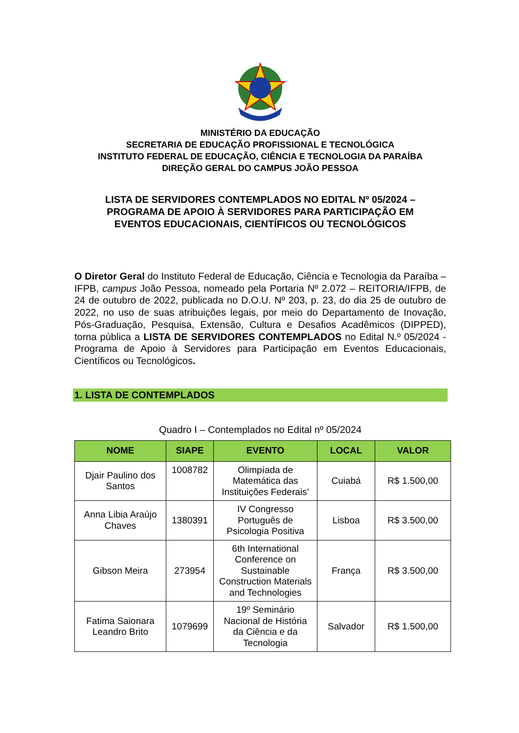MINISTÉRIO DA EDUCAÇÃO
SECRETARIA DE EDUCAÇÃO PROFISSIONAL E TECNOLÓGICA
INSTITUTO FEDERAL DE EDUCAÇÃO, CIÊNCIA E TECNOLOGIA DA PARAÍBA
DIREÇÃO GERAL DO CAMPUS JOÃO PESSOA
LISTA DE SERVIDORES CONTEMPLADOS NO EDITAL Nº 05/2024 –
PROGRAMA DE APOIO À SERVIDORES PARA PARTICIPAÇÃO EM
EVENTOS EDUCACIONAIS, CIENTÍFICOS OU TECNOLÓGICOS
O Diretor Geral do Instituto Federal de Educação, Ciência e Tecnologia da Paraíba – IFPB, campus João Pessoa, nomeado pela Portaria Nº 2.072 – REITORIA/IFPB, de 24 de outubro de 2022, publicada no D.O.U. Nº 203, p. 23, do dia 25 de outubro de 2022, no uso de suas atribuições legais, por meio do Departamento de Inovação, Pós-Graduação, Pesquisa, Extensão, Cultura e Desafios Acadêmicos (DIPPED), torna pública a LISTA DE SERVIDORES CONTEMPLADOS no Edital N.º 05/2024 - Programa de Apoio à Servidores para Participação em Eventos Educacionais, Científicos ou Tecnológicos.
1. LISTA DE CONTEMPLADOS
Quadro I – Contemplados no Edital nº 05/2024
| NOME | SIAPE | EVENTO | LOCAL | VALOR |
| --- | --- | --- | --- | --- |
| Djair Paulino dos Santos | 1008782 | Olimpíada de Matemática das Instituições Federais’ | Cuiabá | R$ 1.500,00 |
| Anna Libia Araújo Chaves | 1380391 | IV Congresso Português de Psicologia Positiva | Lisboa | R$ 3.500,00 |
| Gibson Meira | 273954 | 6th International Conference on Sustainable Construction Materials and Technologies | França | R$ 3.500,00 |
| Fatima Saionara Leandro Brito | 1079699 | 19º Seminário Nacional de História da Ciência e da Tecnologia | Salvador | R$ 1.500,00 |